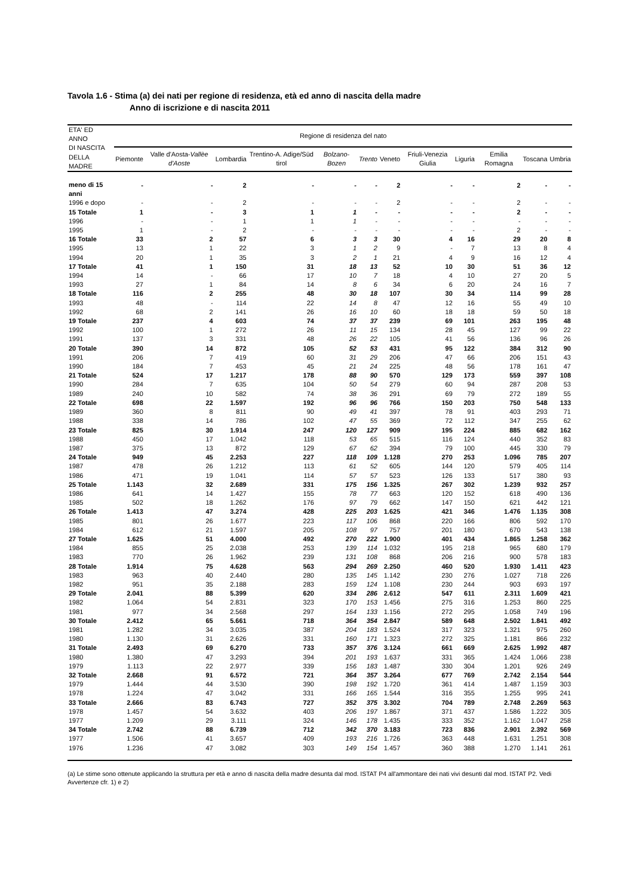Tavola 1.6 - Stima (a) dei nati per regione di residenza, età ed anno di nascita della madre
Anno di iscrizione e di nascita 2011
| ETA' ED ANNO DI NASCITA DELLA MADRE | Regione di residenza del nato | | | | | | | | | | | |
| --- | --- | --- | --- | --- | --- | --- | --- | --- | --- | --- | --- | --- |
| | Piemonte | Valle d'Aosta- Vallèe d'Aoste | Lombardia | Trentino-A. Adige/Süd tirol | Bolzano-Bozen | Trento | Veneto | Friuli-Venezia Giulia | Liguria | Emilia Romagna | Toscana | Umbria |
| meno di 15 anni | - | - | 2 | - | - | - | 2 | - | - | 2 | - | - |
| 1996 e dopo | - | - | 2 | - | - | - | 2 | - | - | 2 | - | - |
| 15 Totale | 1 | - | 3 | 1 | 1 | - | - | - | - | 2 | - | - |
| 1996 | - | - | 1 | 1 | 1 | - | - | - | - | - | - | - |
| 1995 | 1 | - | 2 | - | - | - | - | - | - | 2 | - | - |
| 16 Totale | 33 | 2 | 57 | 6 | 3 | 3 | 30 | 4 | 16 | 29 | 20 | 8 |
| 1995 | 13 | 1 | 22 | 3 | 1 | 2 | 9 | - | 7 | 13 | 8 | 4 |
| 1994 | 20 | 1 | 35 | 3 | 2 | 1 | 21 | 4 | 9 | 16 | 12 | 4 |
| 17 Totale | 41 | 1 | 150 | 31 | 18 | 13 | 52 | 10 | 30 | 51 | 36 | 12 |
| 1994 | 14 | - | 66 | 17 | 10 | 7 | 18 | 4 | 10 | 27 | 20 | 5 |
| 1993 | 27 | 1 | 84 | 14 | 8 | 6 | 34 | 6 | 20 | 24 | 16 | 7 |
| 18 Totale | 116 | 2 | 255 | 48 | 30 | 18 | 107 | 30 | 34 | 114 | 99 | 28 |
| 1993 | 48 | - | 114 | 22 | 14 | 8 | 47 | 12 | 16 | 55 | 49 | 10 |
| 1992 | 68 | 2 | 141 | 26 | 16 | 10 | 60 | 18 | 18 | 59 | 50 | 18 |
| 19 Totale | 237 | 4 | 603 | 74 | 37 | 37 | 239 | 69 | 101 | 263 | 195 | 48 |
| 1992 | 100 | 1 | 272 | 26 | 11 | 15 | 134 | 28 | 45 | 127 | 99 | 22 |
| 1991 | 137 | 3 | 331 | 48 | 26 | 22 | 105 | 41 | 56 | 136 | 96 | 26 |
| 20 Totale | 390 | 14 | 872 | 105 | 52 | 53 | 431 | 95 | 122 | 384 | 312 | 90 |
| 1991 | 206 | 7 | 419 | 60 | 31 | 29 | 206 | 47 | 66 | 206 | 151 | 43 |
| 1990 | 184 | 7 | 453 | 45 | 21 | 24 | 225 | 48 | 56 | 178 | 161 | 47 |
| 21 Totale | 524 | 17 | 1.217 | 178 | 88 | 90 | 570 | 129 | 173 | 559 | 397 | 108 |
| 1990 | 284 | 7 | 635 | 104 | 50 | 54 | 279 | 60 | 94 | 287 | 208 | 53 |
| 1989 | 240 | 10 | 582 | 74 | 38 | 36 | 291 | 69 | 79 | 272 | 189 | 55 |
| 22 Totale | 698 | 22 | 1.597 | 192 | 96 | 96 | 766 | 150 | 203 | 750 | 548 | 133 |
| 1989 | 360 | 8 | 811 | 90 | 49 | 41 | 397 | 78 | 91 | 403 | 293 | 71 |
| 1988 | 338 | 14 | 786 | 102 | 47 | 55 | 369 | 72 | 112 | 347 | 255 | 62 |
| 23 Totale | 825 | 30 | 1.914 | 247 | 120 | 127 | 909 | 195 | 224 | 885 | 682 | 162 |
| 1988 | 450 | 17 | 1.042 | 118 | 53 | 65 | 515 | 116 | 124 | 440 | 352 | 83 |
| 1987 | 375 | 13 | 872 | 129 | 67 | 62 | 394 | 79 | 100 | 445 | 330 | 79 |
| 24 Totale | 949 | 45 | 2.253 | 227 | 118 | 109 | 1.128 | 270 | 253 | 1.096 | 785 | 207 |
| 1987 | 478 | 26 | 1.212 | 113 | 61 | 52 | 605 | 144 | 120 | 579 | 405 | 114 |
| 1986 | 471 | 19 | 1.041 | 114 | 57 | 57 | 523 | 126 | 133 | 517 | 380 | 93 |
| 25 Totale | 1.143 | 32 | 2.689 | 331 | 175 | 156 | 1.325 | 267 | 302 | 1.239 | 932 | 257 |
| 1986 | 641 | 14 | 1.427 | 155 | 78 | 77 | 663 | 120 | 152 | 618 | 490 | 136 |
| 1985 | 502 | 18 | 1.262 | 176 | 97 | 79 | 662 | 147 | 150 | 621 | 442 | 121 |
| 26 Totale | 1.413 | 47 | 3.274 | 428 | 225 | 203 | 1.625 | 421 | 346 | 1.476 | 1.135 | 308 |
| 1985 | 801 | 26 | 1.677 | 223 | 117 | 106 | 868 | 220 | 166 | 806 | 592 | 170 |
| 1984 | 612 | 21 | 1.597 | 205 | 108 | 97 | 757 | 201 | 180 | 670 | 543 | 138 |
| 27 Totale | 1.625 | 51 | 4.000 | 492 | 270 | 222 | 1.900 | 401 | 434 | 1.865 | 1.258 | 362 |
| 1984 | 855 | 25 | 2.038 | 253 | 139 | 114 | 1.032 | 195 | 218 | 965 | 680 | 179 |
| 1983 | 770 | 26 | 1.962 | 239 | 131 | 108 | 868 | 206 | 216 | 900 | 578 | 183 |
| 28 Totale | 1.914 | 75 | 4.628 | 563 | 294 | 269 | 2.250 | 460 | 520 | 1.930 | 1.411 | 423 |
| 1983 | 963 | 40 | 2.440 | 280 | 135 | 145 | 1.142 | 230 | 276 | 1.027 | 718 | 226 |
| 1982 | 951 | 35 | 2.188 | 283 | 159 | 124 | 1.108 | 230 | 244 | 903 | 693 | 197 |
| 29 Totale | 2.041 | 88 | 5.399 | 620 | 334 | 286 | 2.612 | 547 | 611 | 2.311 | 1.609 | 421 |
| 1982 | 1.064 | 54 | 2.831 | 323 | 170 | 153 | 1.456 | 275 | 316 | 1.253 | 860 | 225 |
| 1981 | 977 | 34 | 2.568 | 297 | 164 | 133 | 1.156 | 272 | 295 | 1.058 | 749 | 196 |
| 30 Totale | 2.412 | 65 | 5.661 | 718 | 364 | 354 | 2.847 | 589 | 648 | 2.502 | 1.841 | 492 |
| 1981 | 1.282 | 34 | 3.035 | 387 | 204 | 183 | 1.524 | 317 | 323 | 1.321 | 975 | 260 |
| 1980 | 1.130 | 31 | 2.626 | 331 | 160 | 171 | 1.323 | 272 | 325 | 1.181 | 866 | 232 |
| 31 Totale | 2.493 | 69 | 6.270 | 733 | 357 | 376 | 3.124 | 661 | 669 | 2.625 | 1.992 | 487 |
| 1980 | 1.380 | 47 | 3.293 | 394 | 201 | 193 | 1.637 | 331 | 365 | 1.424 | 1.066 | 238 |
| 1979 | 1.113 | 22 | 2.977 | 339 | 156 | 183 | 1.487 | 330 | 304 | 1.201 | 926 | 249 |
| 32 Totale | 2.668 | 91 | 6.572 | 721 | 364 | 357 | 3.264 | 677 | 769 | 2.742 | 2.154 | 544 |
| 1979 | 1.444 | 44 | 3.530 | 390 | 198 | 192 | 1.720 | 361 | 414 | 1.487 | 1.159 | 303 |
| 1978 | 1.224 | 47 | 3.042 | 331 | 166 | 165 | 1.544 | 316 | 355 | 1.255 | 995 | 241 |
| 33 Totale | 2.666 | 83 | 6.743 | 727 | 352 | 375 | 3.302 | 704 | 789 | 2.748 | 2.269 | 563 |
| 1978 | 1.457 | 54 | 3.632 | 403 | 206 | 197 | 1.867 | 371 | 437 | 1.586 | 1.222 | 305 |
| 1977 | 1.209 | 29 | 3.111 | 324 | 146 | 178 | 1.435 | 333 | 352 | 1.162 | 1.047 | 258 |
| 34 Totale | 2.742 | 88 | 6.739 | 712 | 342 | 370 | 3.183 | 723 | 836 | 2.901 | 2.392 | 569 |
| 1977 | 1.506 | 41 | 3.657 | 409 | 193 | 216 | 1.726 | 363 | 448 | 1.631 | 1.251 | 308 |
| 1976 | 1.236 | 47 | 3.082 | 303 | 149 | 154 | 1.457 | 360 | 388 | 1.270 | 1.141 | 261 |
(a) Le stime sono ottenute applicando la struttura per età e anno di nascita della madre desunta dal mod. ISTAT P4 all'ammontare dei nati vivi desunti dal mod. ISTAT P2. Vedi Avvertenze cfr. 1) e 2)